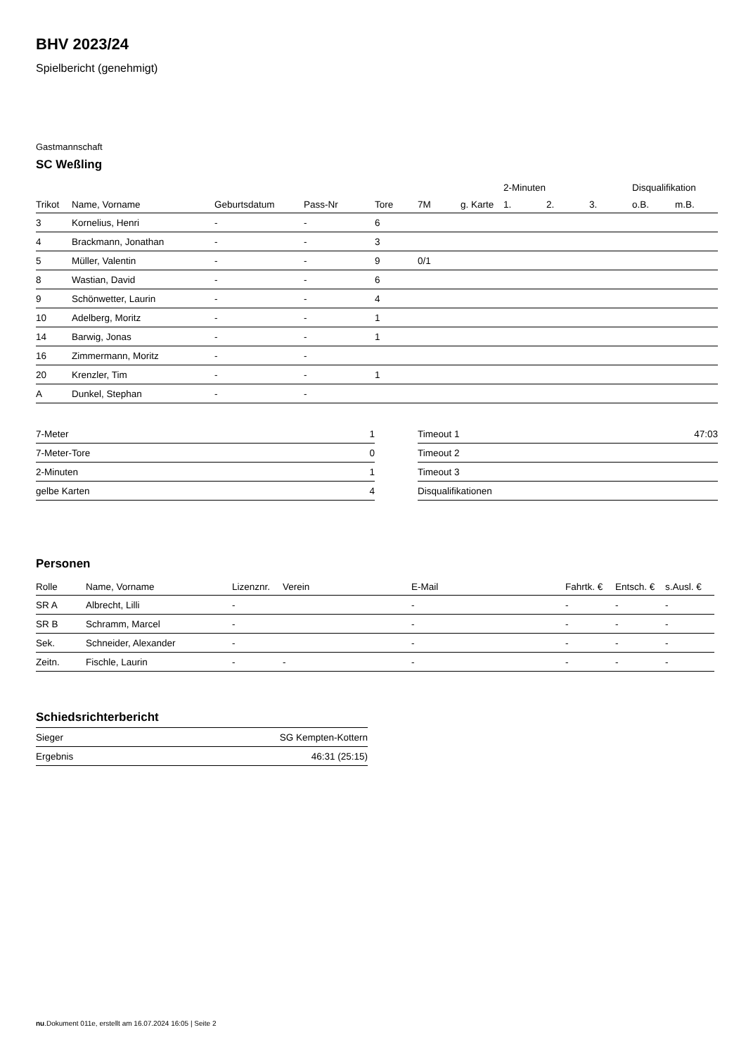BHV 2023/24
Spielbericht (genehmigt)
Gastmannschaft
SC Weßling
| | | | | | | | 2-Minuten | | | Disqualifikation | |
| --- | --- | --- | --- | --- | --- | --- | --- | --- | --- | --- | --- |
| Trikot | Name, Vorname | Geburtsdatum | Pass-Nr | Tore | 7M | g. Karte | 1. | 2. | 3. | o.B. | m.B. |
| 3 | Kornelius, Henri | - | - | 6 | | | | | | | |
| 4 | Brackmann, Jonathan | - | - | 3 | | | | | | | |
| 5 | Müller, Valentin | - | - | 9 | 0/1 | | | | | | |
| 8 | Wastian, David | - | - | 6 | | | | | | | |
| 9 | Schönwetter, Laurin | - | - | 4 | | | | | | | |
| 10 | Adelberg, Moritz | - | - | 1 | | | | | | | |
| 14 | Barwig, Jonas | - | - | 1 | | | | | | | |
| 16 | Zimmermann, Moritz | - | - | | | | | | | | |
| 20 | Krenzler, Tim | - | - | 1 | | | | | | | |
| A | Dunkel, Stephan | - | - | | | | | | | | |
| 7-Meter | 1 |
| 7-Meter-Tore | 0 |
| 2-Minuten | 1 |
| gelbe Karten | 4 |
| Timeout 1 | 47:03 |
| Timeout 2 | |
| Timeout 3 | |
| Disqualifikationen | |
Personen
| Rolle | Name, Vorname | Lizenznr. | Verein | E-Mail | Fahrtk. € | Entsch. € | s.Ausl. € |
| --- | --- | --- | --- | --- | --- | --- | --- |
| SR A | Albrecht, Lilli | - | | - | - | - | - |
| SR B | Schramm, Marcel | - | | - | - | - | - |
| Sek. | Schneider, Alexander | - | | - | - | - | - |
| Zeitn. | Fischle, Laurin | - | - | - | - | - | - |
Schiedsrichterbericht
| Sieger | SG Kempten-Kottern |
| Ergebnis | 46:31 (25:15) |
nu.Dokument 011e, erstellt am 16.07.2024 16:05 | Seite 2